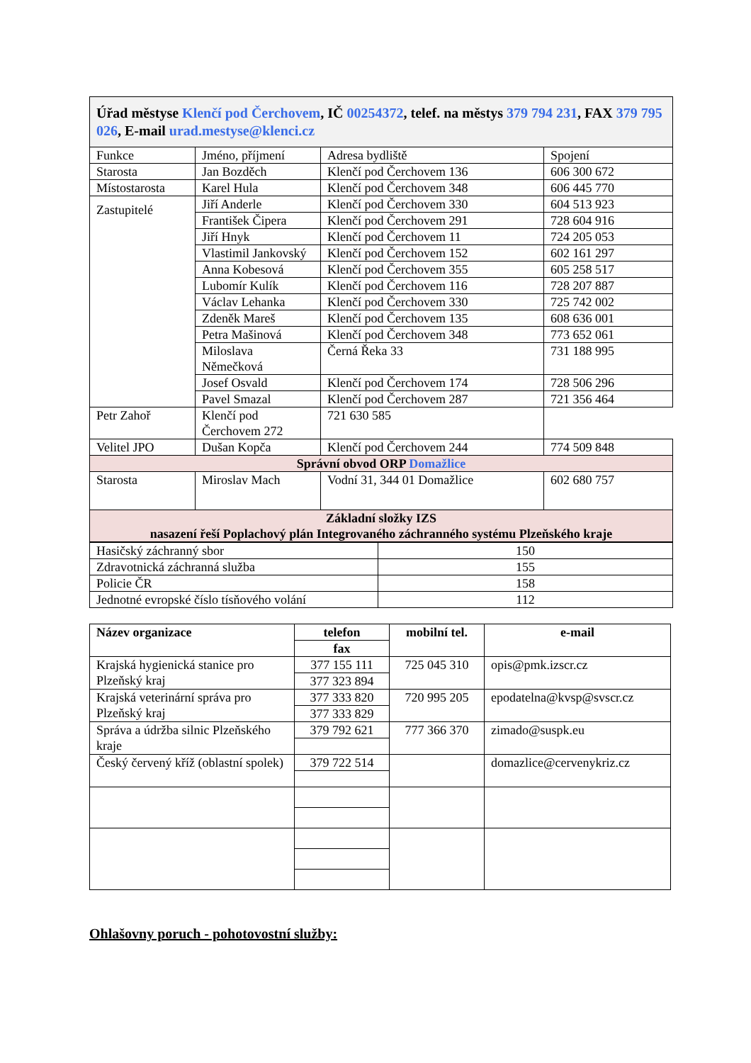| Úřad městyse Klenčí pod Čerchovem , IČ 00254372 , telef. na městys 379 794 231 , FAX 379 795 026 , E-mail urad.mestyse@klenci.cz | | | |
| Funkce | Jméno, příjmení | Adresa bydliště | Spojení |
| Starosta | Jan Bozděch | Klenčí pod Čerchovem 136 | 606 300 672 |
| Místostarosta | Karel Hula | Klenčí pod Čerchovem 348 | 606 445 770 |
| Zastupitelé | Jiří Anderle | Klenčí pod Čerchovem 330 | 604 513 923 |
| | František Čipera | Klenčí pod Čerchovem 291 | 728 604 916 |
| | Jiří Hnyk | Klenčí pod Čerchovem 11 | 724 205 053 |
| | Vlastimil Jankovský | Klenčí pod Čerchovem 152 | 602 161 297 |
| | Anna Kobesová | Klenčí pod Čerchovem 355 | 605 258 517 |
| | Lubomír Kulík | Klenčí pod Čerchovem 116 | 728 207 887 |
| | Václav Lehanka | Klenčí pod Čerchovem 330 | 725 742 002 |
| | Zdeněk Mareš | Klenčí pod Čerchovem 135 | 608 636 001 |
| | Petra Mašinová | Klenčí pod Čerchovem 348 | 773 652 061 |
| | Miloslava Němečková | Černá Řeka 33 | 731 188 995 |
| | Josef Osvald | Klenčí pod Čerchovem 174 | 728 506 296 |
| | Pavel Smazal | Klenčí pod Čerchovem 287 | 721 356 464 |
| Petr Zahoř | Klenčí pod Čerchovem 272 | 721 630 585 | |
| Velitel JPO | Dušan Kopča | Klenčí pod Čerchovem 244 | 774 509 848 |
| Správní obvod ORP Domažlice | | | |
| Starosta | Miroslav Mach | Vodní 31, 344 01 Domažlice | 602 680 757 |
| Základní složky IZS nasazení řeší Poplachový plán Integrovaného záchranného systému Plzeňského kraje | | | |
| Hasičský záchranný sbor | 150 |
| Zdravotnická záchranná služba | 155 |
| Policie ČR | 158 |
| Jednotné evropské číslo tísňového volání | 112 |
| Název organizace | telefon | mobilní tel. | e-mail |
| --- | --- | --- | --- |
| | fax | | |
| Krajská hygienická stanice pro Plzeňský kraj | 377 155 111 | 725 045 310 | opis@pmk.izscr.cz |
| | 377 323 894 | | |
| Krajská veterinární správa pro Plzeňský kraj | 377 333 820 | 720 995 205 | epodatelna@kvsp@svscr.cz |
| | 377 333 829 | | |
| Správa a údržba silnic Plzeňského kraje | 379 792 621 | 777 366 370 | zimado@suspk.eu |
| Český červený kříž (oblastní spolek) | 379 722 514 | | domazlice@cervenykriz.cz |
Ohlašovny poruch - pohotovostní služby: